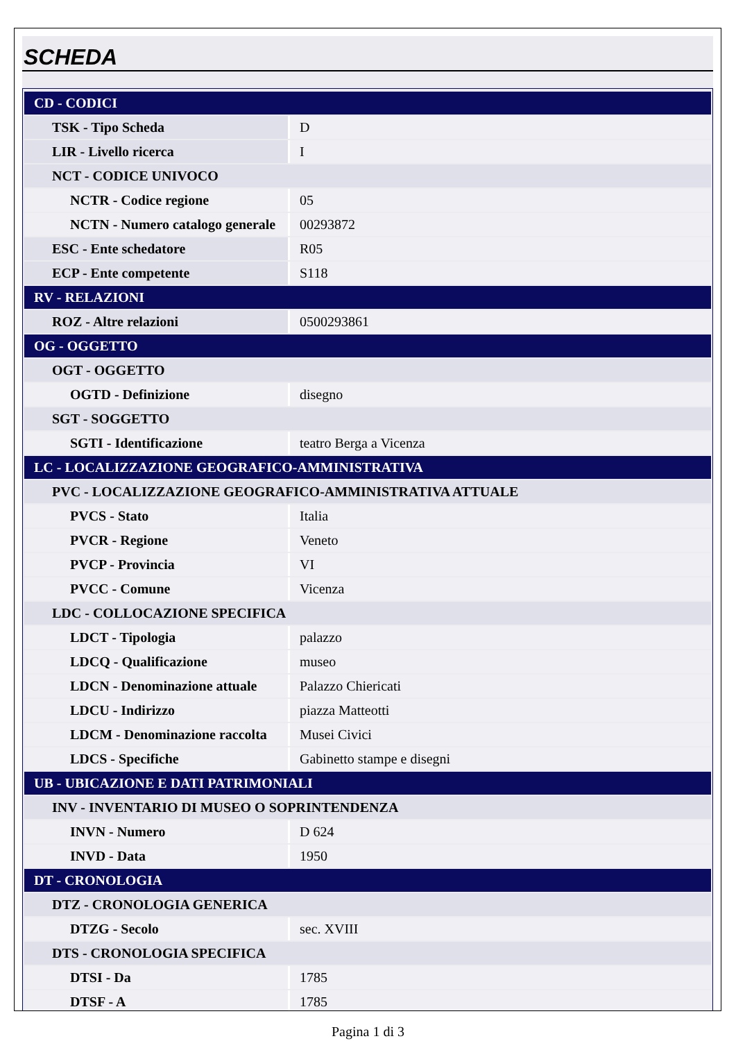SCHEDA
| CD - CODICI | |
| TSK - Tipo Scheda | D |
| LIR - Livello ricerca | I |
| NCT - CODICE UNIVOCO | |
| NCTR - Codice regione | 05 |
| NCTN - Numero catalogo generale | 00293872 |
| ESC - Ente schedatore | R05 |
| ECP - Ente competente | S118 |
| RV - RELAZIONI | |
| ROZ - Altre relazioni | 0500293861 |
| OG - OGGETTO | |
| OGT - OGGETTO | |
| OGTD - Definizione | disegno |
| SGT - SOGGETTO | |
| SGTI - Identificazione | teatro Berga a Vicenza |
| LC - LOCALIZZAZIONE GEOGRAFICO-AMMINISTRATIVA | |
| PVC - LOCALIZZAZIONE GEOGRAFICO-AMMINISTRATIVA ATTUALE | |
| PVCS - Stato | Italia |
| PVCR - Regione | Veneto |
| PVCP - Provincia | VI |
| PVCC - Comune | Vicenza |
| LDC - COLLOCAZIONE SPECIFICA | |
| LDCT - Tipologia | palazzo |
| LDCQ - Qualificazione | museo |
| LDCN - Denominazione attuale | Palazzo Chiericati |
| LDCU - Indirizzo | piazza Matteotti |
| LDCM - Denominazione raccolta | Musei Civici |
| LDCS - Specifiche | Gabinetto stampe e disegni |
| UB - UBICAZIONE E DATI PATRIMONIALI | |
| INV - INVENTARIO DI MUSEO O SOPRINTENDENZA | |
| INVN - Numero | D 624 |
| INVD - Data | 1950 |
| DT - CRONOLOGIA | |
| DTZ - CRONOLOGIA GENERICA | |
| DTZG - Secolo | sec. XVIII |
| DTS - CRONOLOGIA SPECIFICA | |
| DTSI - Da | 1785 |
| DTSF - A | 1785 |
Pagina 1 di 3